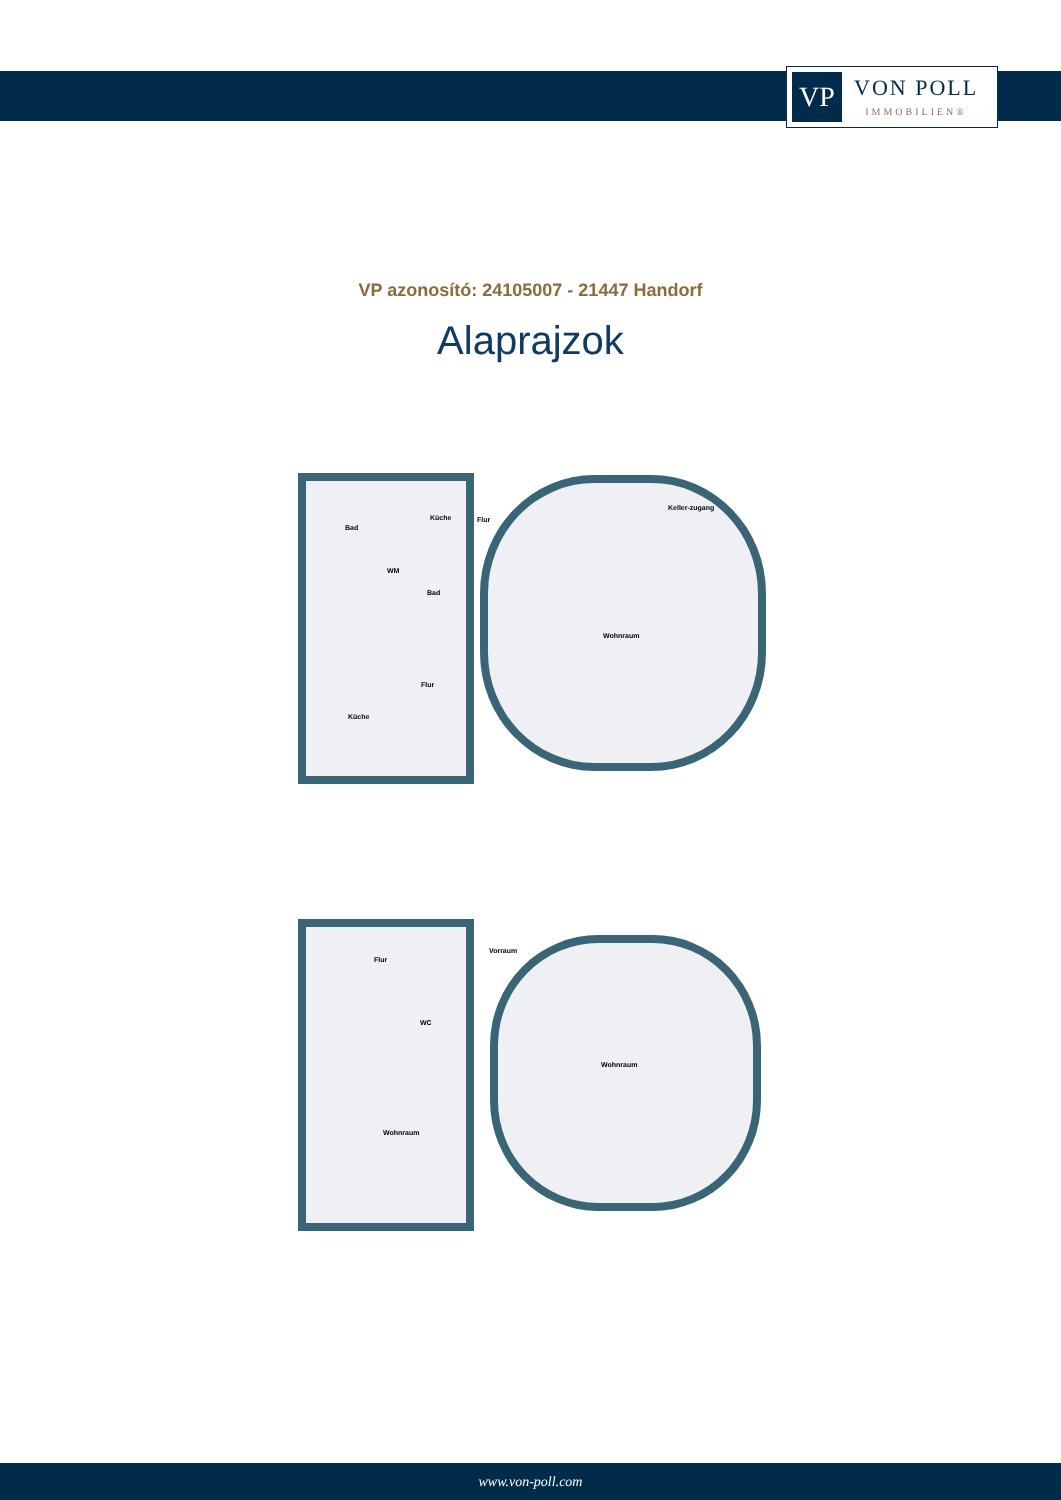VP
VON POLL
IMMOBILIEN®
VP azonosító: 24105007 - 21447 Handorf
Alaprajzok
Bad
Küche Flur
Keller-zugang
WM
Bad
Wohnraum
Flur
Küche
Vorraum
Flur
WC
Wohnraum
Wohnraum
www.von-poll.com